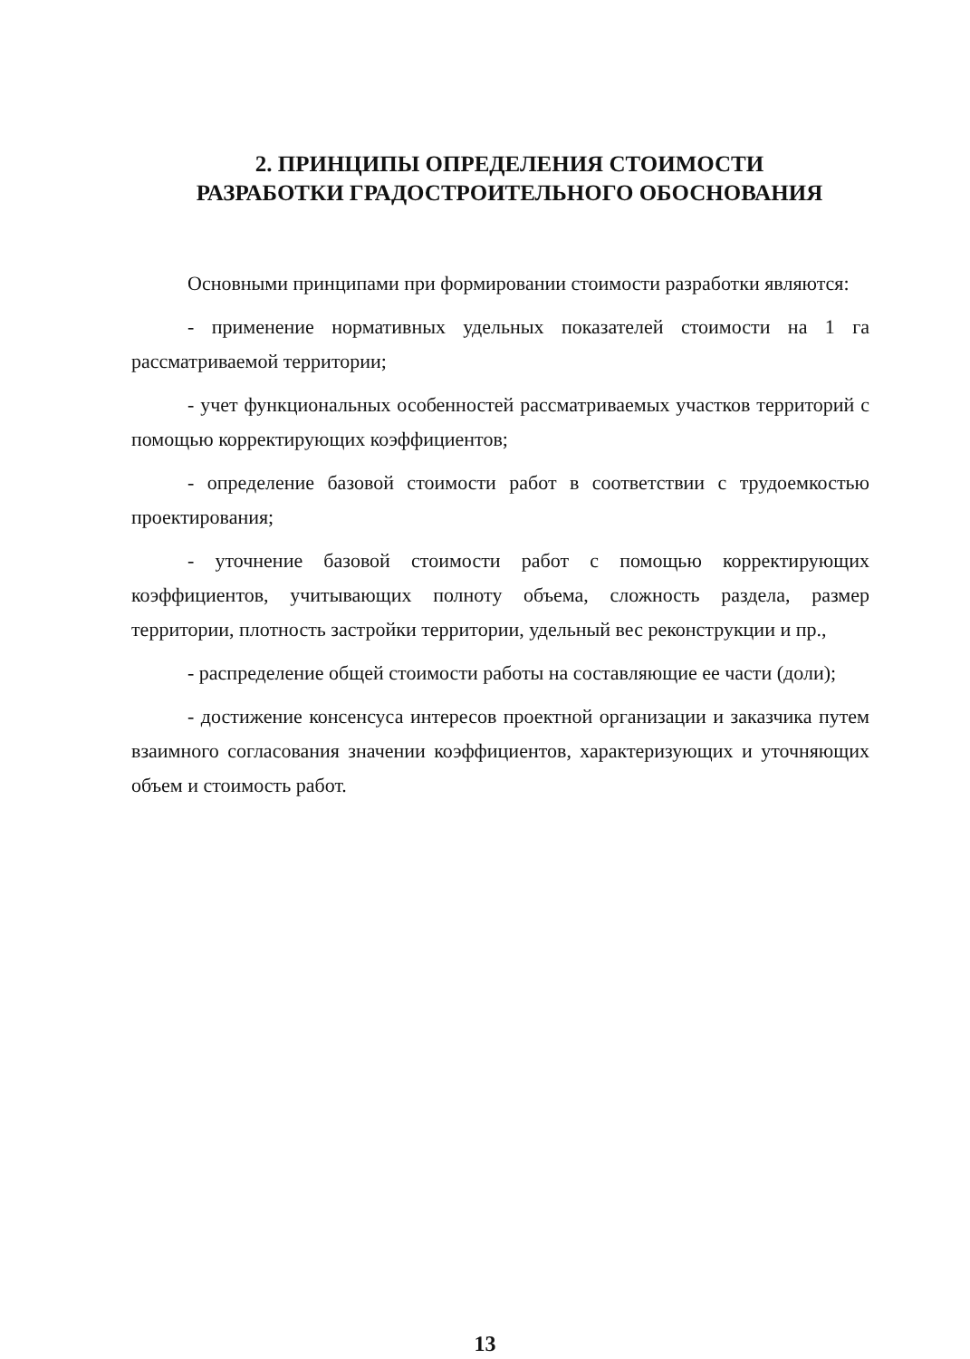2. ПРИНЦИПЫ ОПРЕДЕЛЕНИЯ СТОИМОСТИ
РАЗРАБОТКИ ГРАДОСТРОИТЕЛЬНОГО ОБОСНОВАНИЯ
Основными принципами при формировании стоимости разработки являются:
- применение нормативных удельных показателей стоимости на 1 га рассматриваемой территории;
- учет функциональных особенностей рассматриваемых участков территорий с помощью корректирующих коэффициентов;
- определение базовой стоимости работ в соответствии с трудоемкостью проектирования;
- уточнение базовой стоимости работ с помощью корректирующих коэффициентов, учитывающих полноту объема, сложность раздела, размер территории, плотность застройки территории, удельный вес реконструкции и пр.,
- распределение общей стоимости работы на составляющие ее части (доли);
- достижение консенсуса интересов проектной организации и заказчика путем взаимного согласования значении коэффициентов, характеризующих и уточняющих объем и стоимость работ.
13